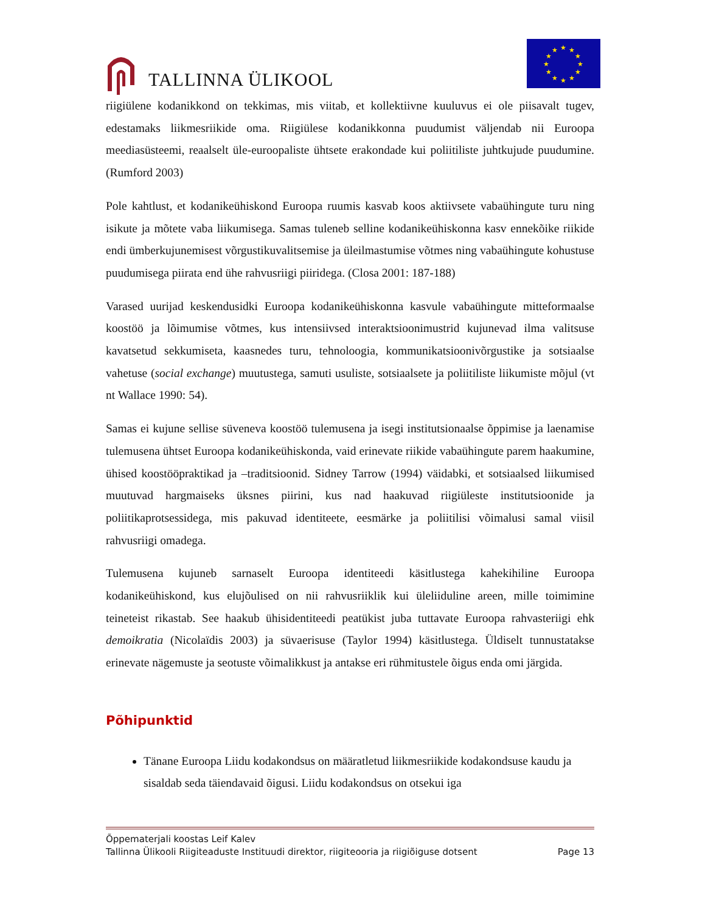TALLINNA ÜLIKOOL
★
★
★
★
★
★
★
★
★
★
★
★
riigiülene kodanikkond on tekkimas, mis viitab, et kollektiivne kuuluvus ei ole piisavalt tugev, edestamaks liikmesriikide oma. Riigiülese kodanikkonna puudumist väljendab nii Euroopa meediasüsteemi, reaalselt üle-euroopaliste ühtsete erakondade kui poliitiliste juhtkujude puudumine. (Rumford 2003)
Pole kahtlust, et kodanikeühiskond Euroopa ruumis kasvab koos aktiivsete vabaühingute turu ning isikute ja mõtete vaba liikumisega. Samas tuleneb selline kodanikeühiskonna kasv ennekõike riikide endi ümberkujunemisest võrgustikuvalitsemise ja üleilmastumise võtmes ning vabaühingute kohustuse puudumisega piirata end ühe rahvusriigi piiridega. (Closa 2001: 187-188)
Varased uurijad keskendusidki Euroopa kodanikeühiskonna kasvule vabaühingute mitteformaalse koostöö ja lõimumise võtmes, kus intensiivsed interaktsioonimustrid kujunevad ilma valitsuse kavatsetud sekkumiseta, kaasnedes turu, tehnoloogia, kommunikatsioonivõrgustike ja sotsiaalse vahetuse (social exchange) muutustega, samuti usuliste, sotsiaalsete ja poliitiliste liikumiste mõjul (vt nt Wallace 1990: 54).
Samas ei kujune sellise süveneva koostöö tulemusena ja isegi institutsionaalse õppimise ja laenamise tulemusena ühtset Euroopa kodanikeühiskonda, vaid erinevate riikide vabaühingute parem haakumine, ühised koostööpraktikad ja –traditsioonid. Sidney Tarrow (1994) väidabki, et sotsiaalsed liikumised muutuvad hargmaiseks üksnes piirini, kus nad haakuvad riigiüleste institutsioonide ja poliitikaprotsessidega, mis pakuvad identiteete, eesmärke ja poliitilisi võimalusi samal viisil rahvusriigi omadega.
Tulemusena kujuneb sarnaselt Euroopa identiteedi käsitlustega kahekihiline Euroopa kodanikeühiskond, kus elujõulised on nii rahvusriiklik kui üleliiduline areen, mille toimimine teineteist rikastab. See haakub ühisidentiteedi peatükist juba tuttavate Euroopa rahvasteriigi ehk demoikratia (Nicolaïdis 2003) ja süvaerisuse (Taylor 1994) käsitlustega. Üldiselt tunnustatakse erinevate nägemuste ja seotuste võimalikkust ja antakse eri rühmitustele õigus enda omi järgida.
Põhipunktid
Tänane Euroopa Liidu kodakondsus on määratletud liikmesriikide kodakondsuse kaudu ja sisaldab seda täiendavaid õigusi. Liidu kodakondsus on otsekui iga
Õppematerjali koostas Leif Kalev
Tallinna Ülikooli Riigiteaduste Instituudi direktor, riigiteooria ja riigiõiguse dotsent Page 13